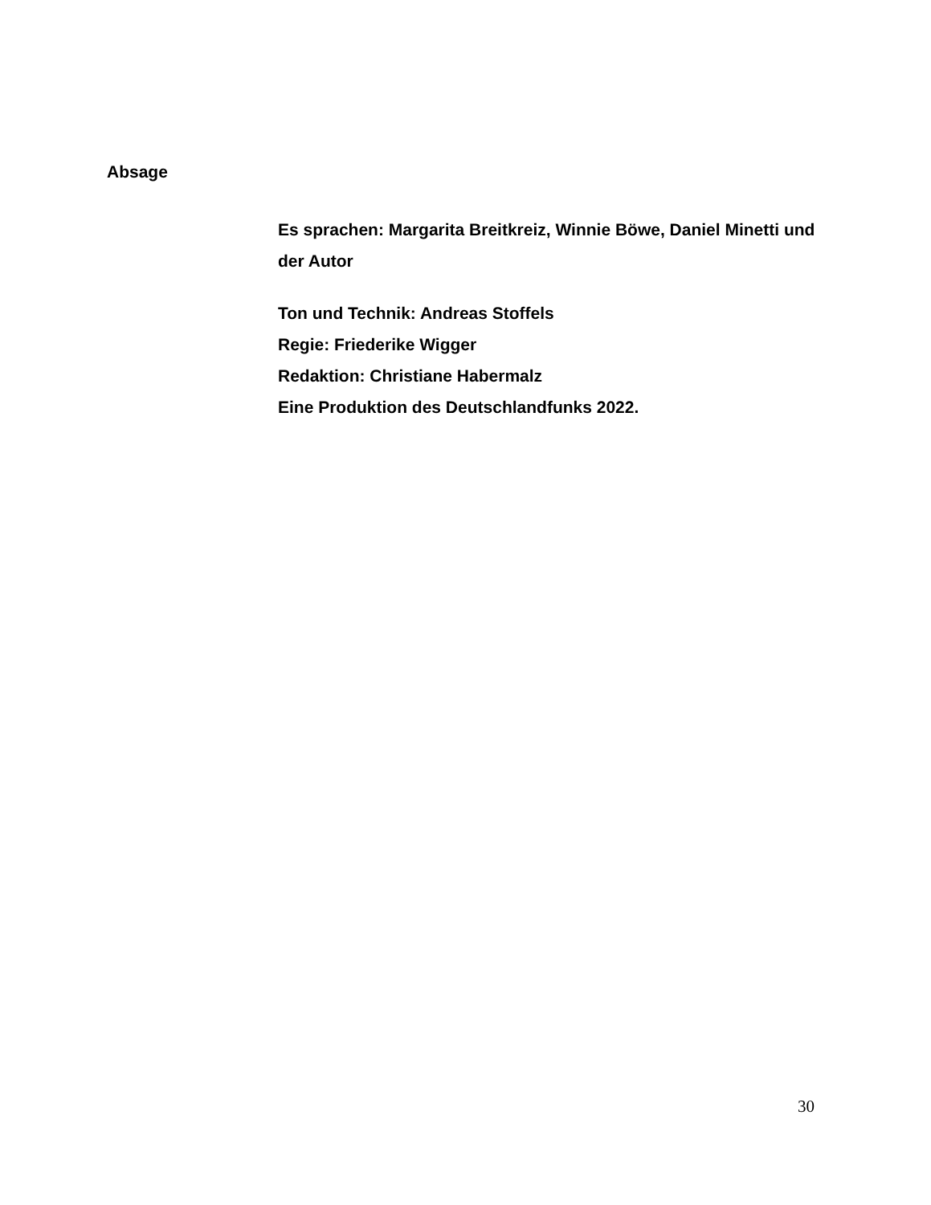Absage
Es sprachen: Margarita Breitkreiz, Winnie Böwe, Daniel Minetti und der Autor
Ton und Technik: Andreas Stoffels
Regie: Friederike Wigger
Redaktion: Christiane Habermalz
Eine Produktion des Deutschlandfunks 2022.
30